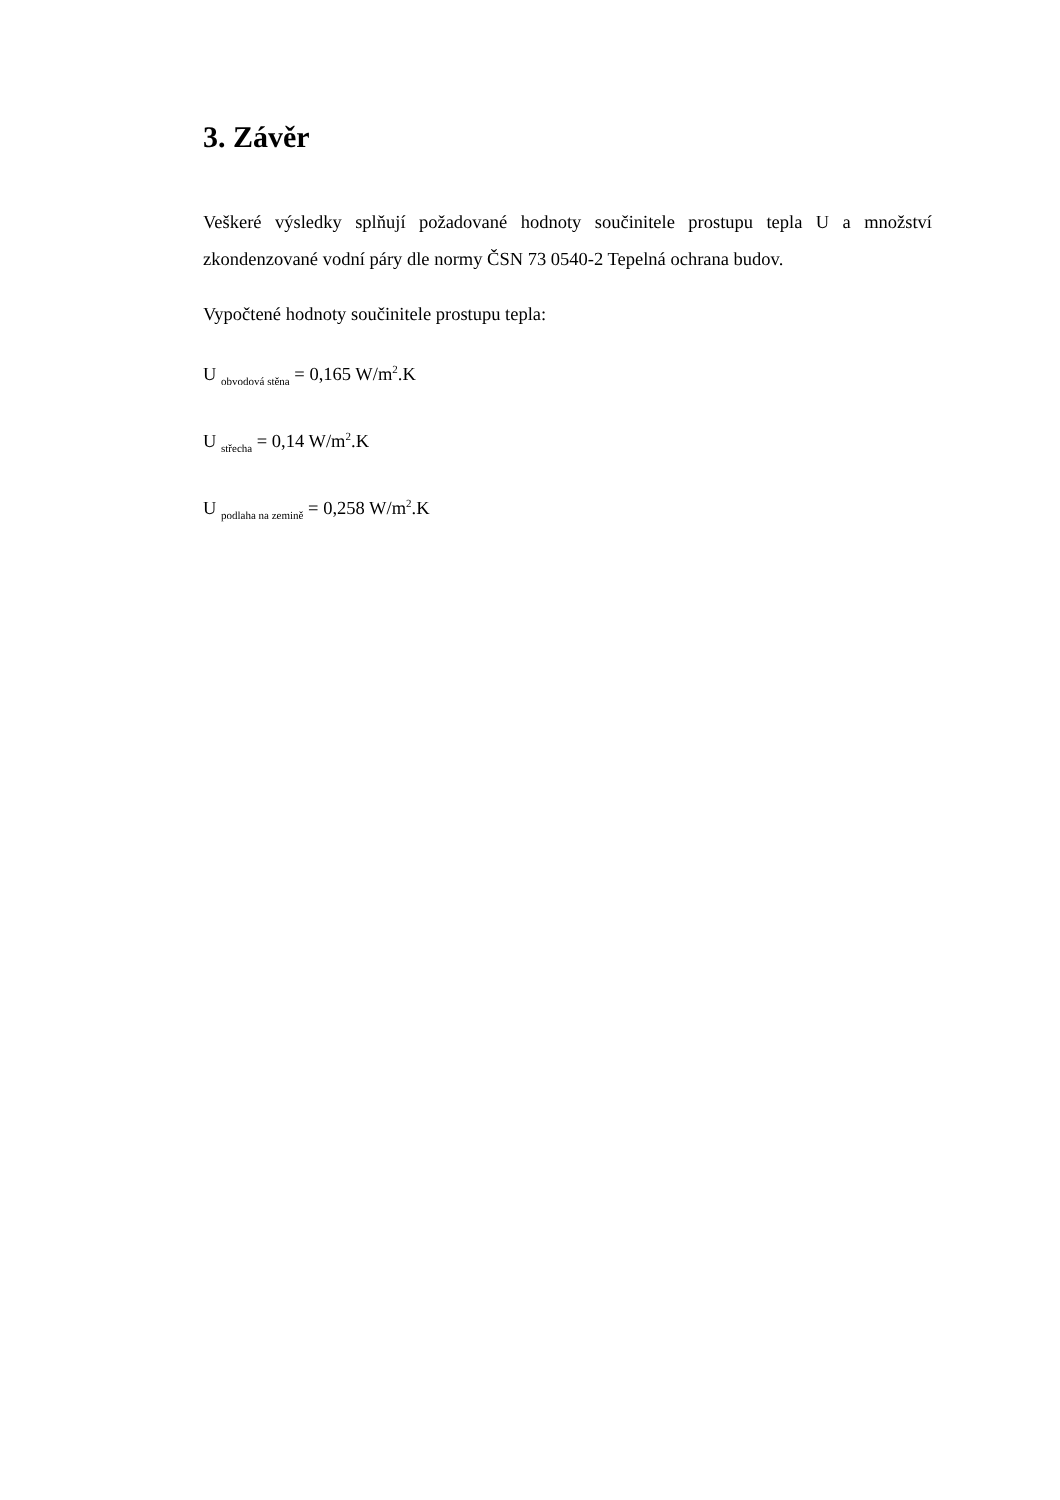3. Závěr
Veškeré výsledky splňují požadované hodnoty součinitele prostupu tepla U a množství zkondenzované vodní páry dle normy ČSN 73 0540-2 Tepelná ochrana budov.
Vypočtené hodnoty součinitele prostupu tepla:
U <sub>obvodová stěna</sub> = 0,165 W/m<sup>2</sup>.K
U <sub>střecha</sub> = 0,14 W/m<sup>2</sup>.K
U <sub>podlaha na zemině</sub> = 0,258 W/m<sup>2</sup>.K